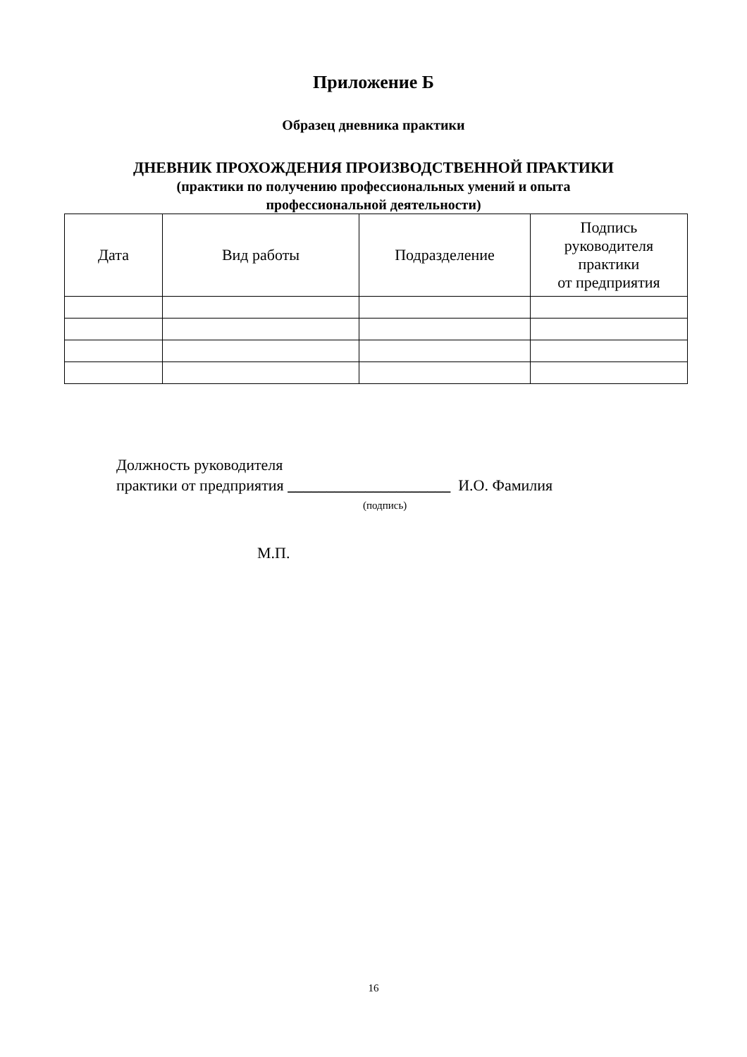Приложение Б
Образец дневника практики
ДНЕВНИК ПРОХОЖДЕНИЯ ПРОИЗВОДСТВЕННОЙ ПРАКТИКИ
(практики по получению профессиональных умений и опыта
профессиональной деятельности)
| Дата | Вид работы | Подразделение | Подпись руководителя практики от предприятия |
| --- | --- | --- | --- |
Должность руководителя
практики от предприятия _____________________ И.О. Фамилия
(подпись)
М.П.
16